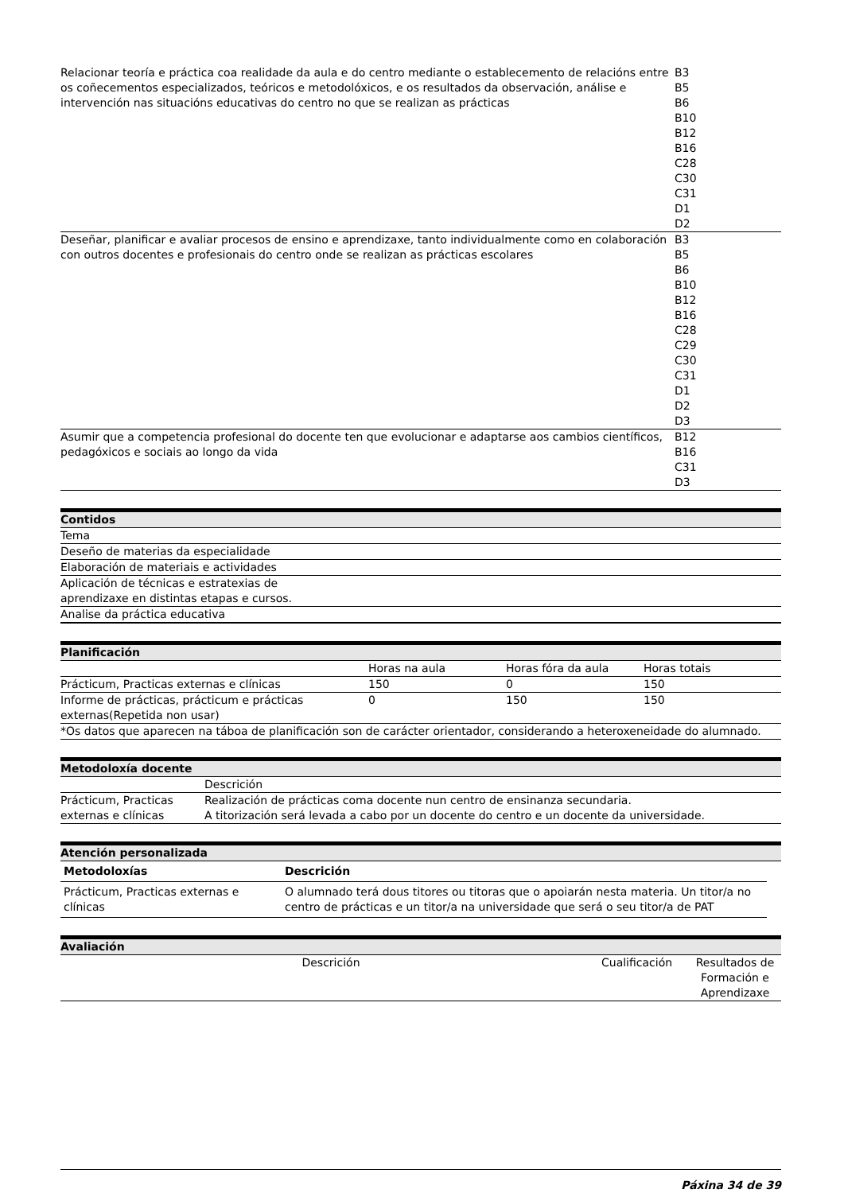| Relacionar teoría e práctica coa realidade da aula e do centro mediante o establecemento de relacións entre os coñecementos especializados, teóricos e metodolóxicos, e os resultados da observación, análise e intervención nas situacións educativas do centro no que se realizan as prácticas | B3 B5 B6 B10 B12 B16 C28 C30 C31 D1 D2 |
| Deseñar, planificar e avaliar procesos de ensino e aprendizaxe, tanto individualmente como en colaboración con outros docentes e profesionais do centro onde se realizan as prácticas escolares | B3 B5 B6 B10 B12 B16 C28 C29 C30 C31 D1 D2 D3 |
| Asumir que a competencia profesional do docente ten que evolucionar e adaptarse aos cambios científicos, pedagóxicos e sociais ao longo da vida | B12 B16 C31 D3 |
| Contidos |
| Tema |
| Deseño de materias da especialidade |
| Elaboración de materiais e actividades |
| Aplicación de técnicas e estratexias de aprendizaxe en distintas etapas e cursos. |
| Analise da práctica educativa |
| Planificación | | | |
| | Horas na aula | Horas fóra da aula | Horas totais |
| Prácticum, Practicas externas e clínicas | 150 | 0 | 150 |
| Informe de prácticas, prácticum e prácticas externas(Repetida non usar) | 0 | 150 | 150 |
| *Os datos que aparecen na táboa de planificación son de carácter orientador, considerando a heteroxeneidade do alumnado. | | | |
| Metodoloxía docente | |
| | Descrición |
| Prácticum, Practicas externas e clínicas | Realización de prácticas coma docente nun centro de ensinanza secundaria. A titorización será levada a cabo por un docente do centro e un docente da universidade. |
| Atención personalizada |
| Metodoloxías | Descrición |
| --- | --- |
| Prácticum, Practicas externas e clínicas | O alumnado terá dous titores ou titoras que o apoiarán nesta materia. Un titor/a no centro de prácticas e un titor/a na universidade que será o seu titor/a de PAT |
| Avaliación | | |
| Descrición | Cualificación | Resultados de Formación e Aprendizaxe |
Páxina 34 de 39